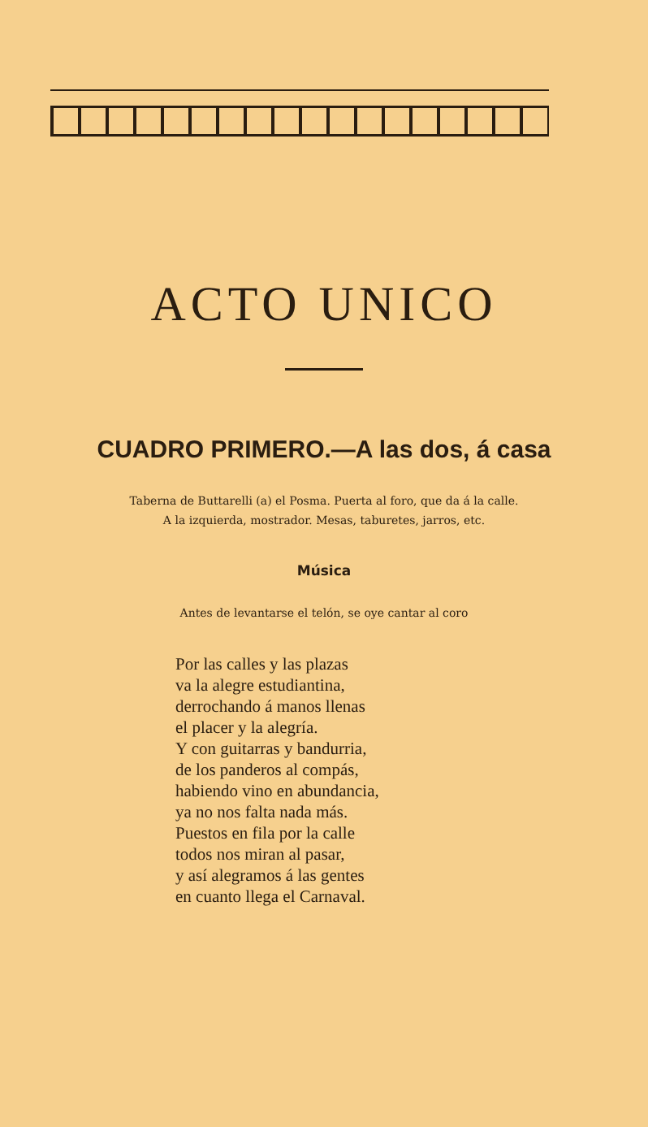ACTO UNICO
CUADRO PRIMERO.—A las dos, á casa
Taberna de Buttarelli (a) el Posma. Puerta al foro, que da á la calle.
A la izquierda, mostrador. Mesas, taburetes, jarros, etc.
Música
Antes de levantarse el telón, se oye cantar al coro
Por las calles y las plazas
va la alegre estudiantina,
derrochando á manos llenas
el placer y la alegría.
Y con guitarras y bandurria,
de los panderos al compás,
habiendo vino en abundancia,
ya no nos falta nada más.
Puestos en fila por la calle
todos nos miran al pasar,
y así alegramos á las gentes
en cuanto llega el Carnaval.